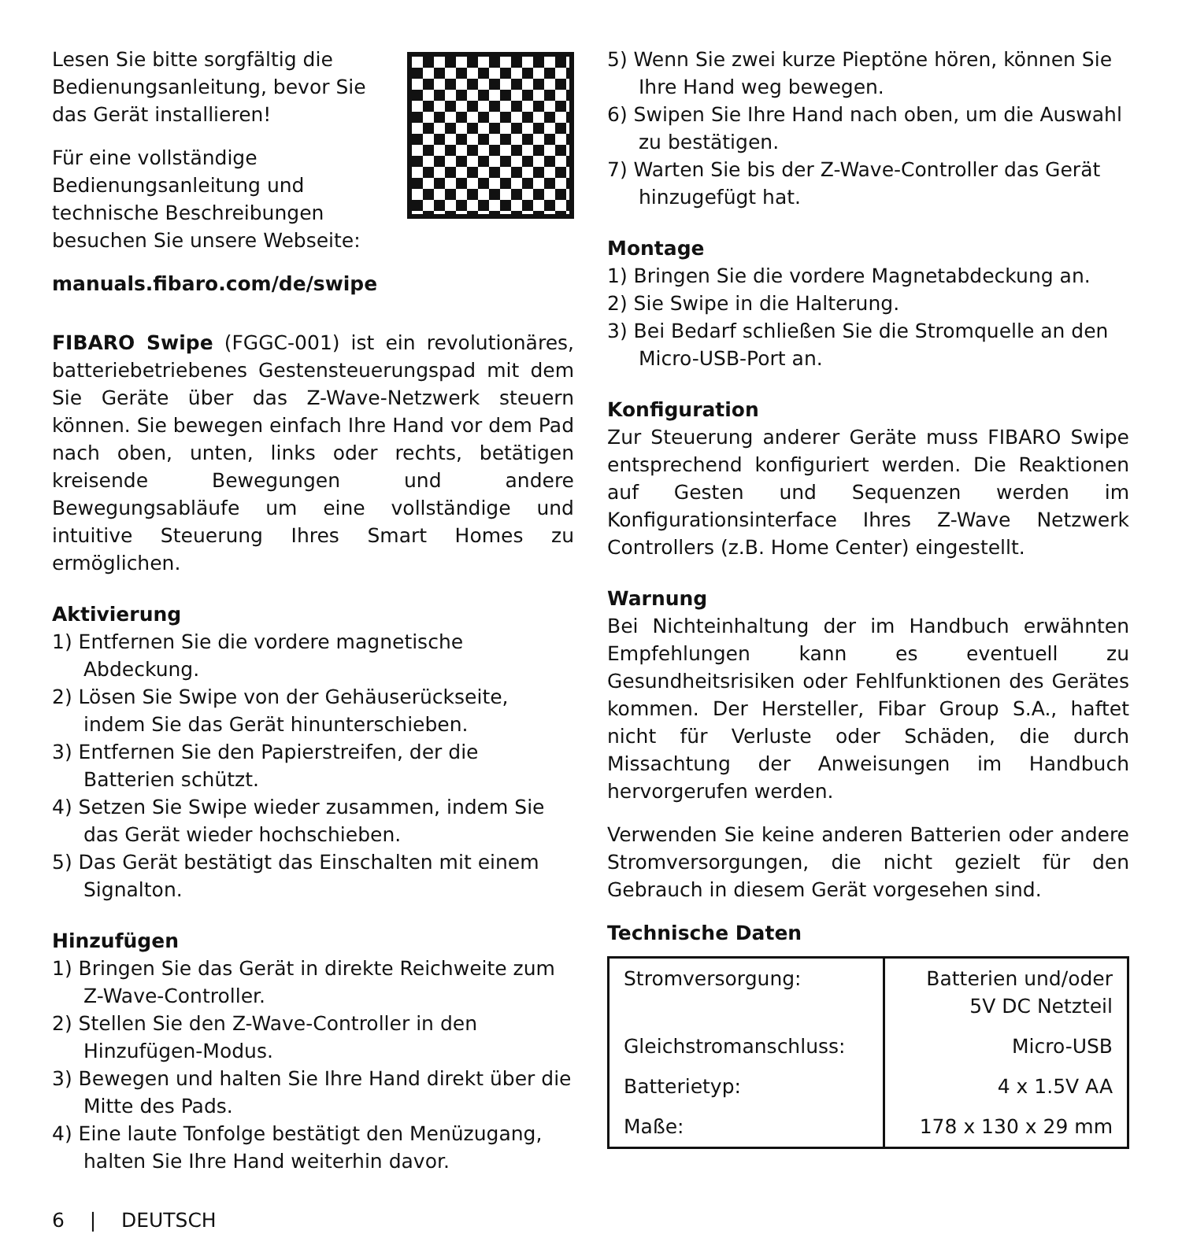Lesen Sie bitte sorgfältig die Bedienungsanleitung, bevor Sie das Gerät installieren!
Für eine vollständige Bedienungsanleitung und technische Beschreibungen besuchen Sie unsere Webseite:
manuals.fibaro.com/de/swipe
FIBARO Swipe (FGGC-001) ist ein revolutionäres, batteriebetriebenes Gestensteuerungspad mit dem Sie Geräte über das Z-Wave-Netzwerk steuern können. Sie bewegen einfach Ihre Hand vor dem Pad nach oben, unten, links oder rechts, betätigen kreisende Bewegungen und andere Bewegungsabläufe um eine vollständige und intuitive Steuerung Ihres Smart Homes zu ermöglichen.
Aktivierung
1) Entfernen Sie die vordere magnetische Abdeckung.
2) Lösen Sie Swipe von der Gehäuserückseite, indem Sie das Gerät hinunterschieben.
3) Entfernen Sie den Papierstreifen, der die Batterien schützt.
4) Setzen Sie Swipe wieder zusammen, indem Sie das Gerät wieder hochschieben.
5) Das Gerät bestätigt das Einschalten mit einem Signalton.
Hinzufügen
1) Bringen Sie das Gerät in direkte Reichweite zum Z-Wave-Controller.
2) Stellen Sie den Z-Wave-Controller in den Hinzufügen-Modus.
3) Bewegen und halten Sie Ihre Hand direkt über die Mitte des Pads.
4) Eine laute Tonfolge bestätigt den Menüzugang, halten Sie Ihre Hand weiterhin davor.
5) Wenn Sie zwei kurze Pieptöne hören, können Sie Ihre Hand weg bewegen.
6) Swipen Sie Ihre Hand nach oben, um die Auswahl zu bestätigen.
7) Warten Sie bis der Z-Wave-Controller das Gerät hinzugefügt hat.
Montage
1) Bringen Sie die vordere Magnetabdeckung an.
2) Sie Swipe in die Halterung.
3) Bei Bedarf schließen Sie die Stromquelle an den Micro-USB-Port an.
Konfiguration
Zur Steuerung anderer Geräte muss FIBARO Swipe entsprechend konfiguriert werden. Die Reaktionen auf Gesten und Sequenzen werden im Konfigurationsinterface Ihres Z-Wave Netzwerk Controllers (z.B. Home Center) eingestellt.
Warnung
Bei Nichteinhaltung der im Handbuch erwähnten Empfehlungen kann es eventuell zu Gesundheitsrisiken oder Fehlfunktionen des Gerätes kommen. Der Hersteller, Fibar Group S.A., haftet nicht für Verluste oder Schäden, die durch Missachtung der Anweisungen im Handbuch hervorgerufen werden.
Verwenden Sie keine anderen Batterien oder andere Stromversorgungen, die nicht gezielt für den Gebrauch in diesem Gerät vorgesehen sind.
Technische Daten
| Stromversorgung: | Batterien und/oder 5V DC Netzteil |
| Gleichstromanschluss: | Micro-USB |
| Batterietyp: | 4 x 1.5V AA |
| Maße: | 178 x 130 x 29 mm |
6 | DEUTSCH